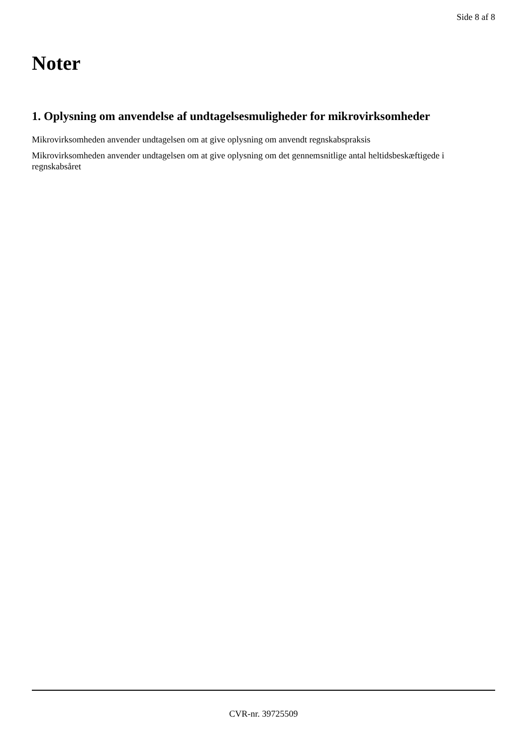Side 8 af 8
Noter
1. Oplysning om anvendelse af undtagelsesmuligheder for mikrovirksomheder
Mikrovirksomheden anvender undtagelsen om at give oplysning om anvendt regnskabspraksis
Mikrovirksomheden anvender undtagelsen om at give oplysning om det gennemsnitlige antal heltidsbeskæftigede i regnskabsåret
CVR-nr. 39725509